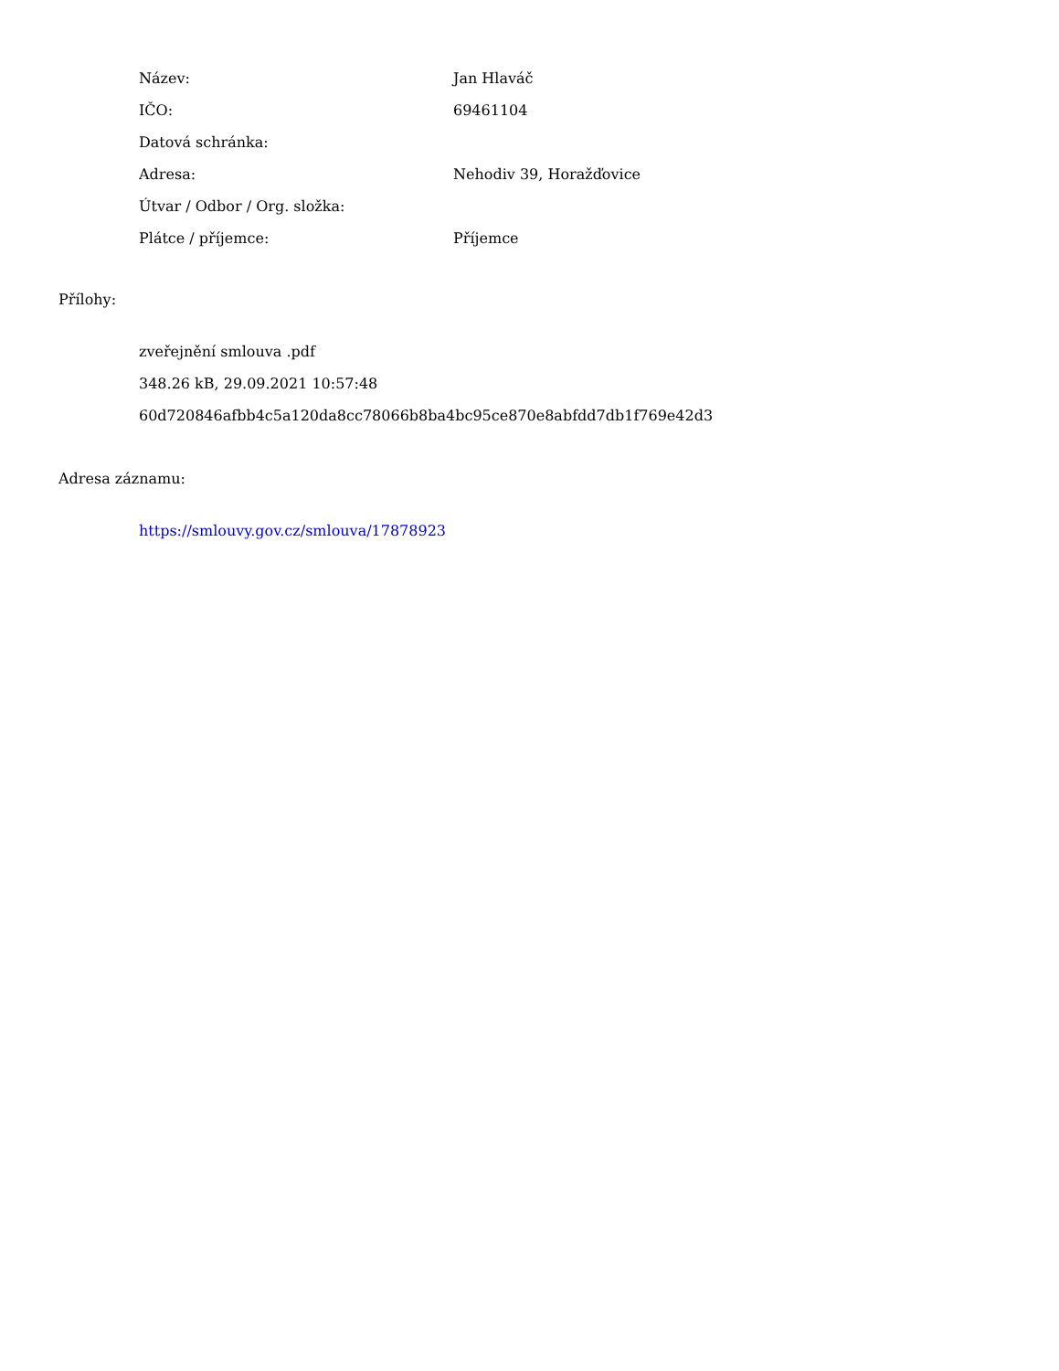| Název: | Jan Hlaváč |
| IČO: | 69461104 |
| Datová schránka: | |
| Adresa: | Nehodiv 39, Horažďovice |
| Útvar / Odbor / Org. složka: | |
| Plátce / příjemce: | Příjemce |
Přílohy:
zveřejnění smlouva .pdf
348.26 kB, 29.09.2021 10:57:48
60d720846afbb4c5a120da8cc78066b8ba4bc95ce870e8abfdd7db1f769e42d3
Adresa záznamu:
https://smlouvy.gov.cz/smlouva/17878923